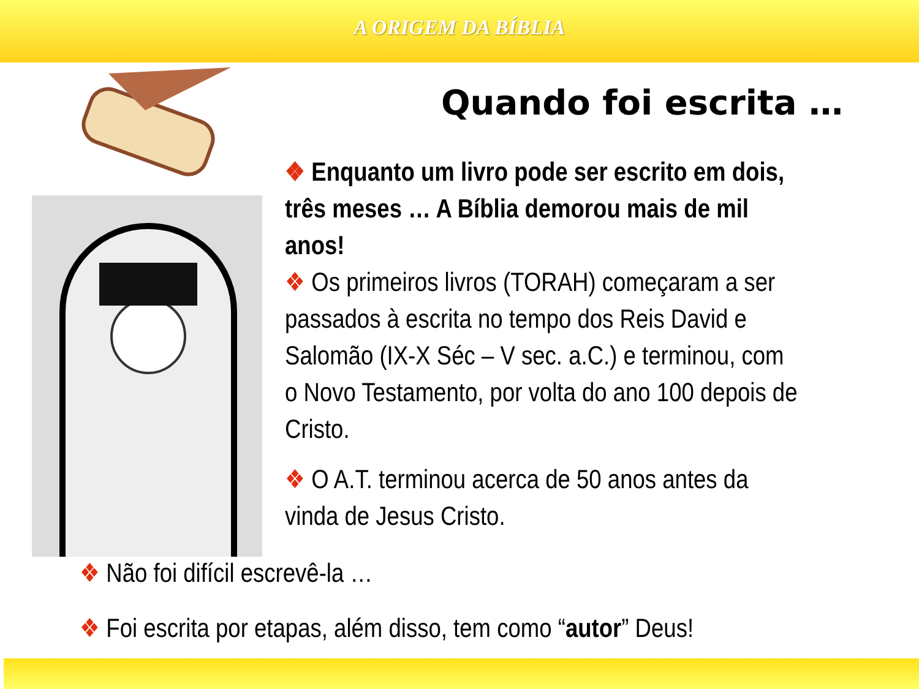A ORIGEM DA BÍBLIA
Quando foi escrita …
❖ Enquanto um livro pode ser escrito em dois, três meses … A Bíblia demorou mais de mil anos!
❖ Os primeiros livros (TORAH) começaram a ser passados à escrita no tempo dos Reis David e Salomão (IX-X Séc – V sec. a.C.) e terminou, com o Novo Testamento, por volta do ano 100 depois de Cristo.
❖ O A.T. terminou acerca de 50 anos antes da vinda de Jesus Cristo.
❖ Não foi difícil escrevê-la …
❖ Foi escrita por etapas, além disso, tem como “autor” Deus!